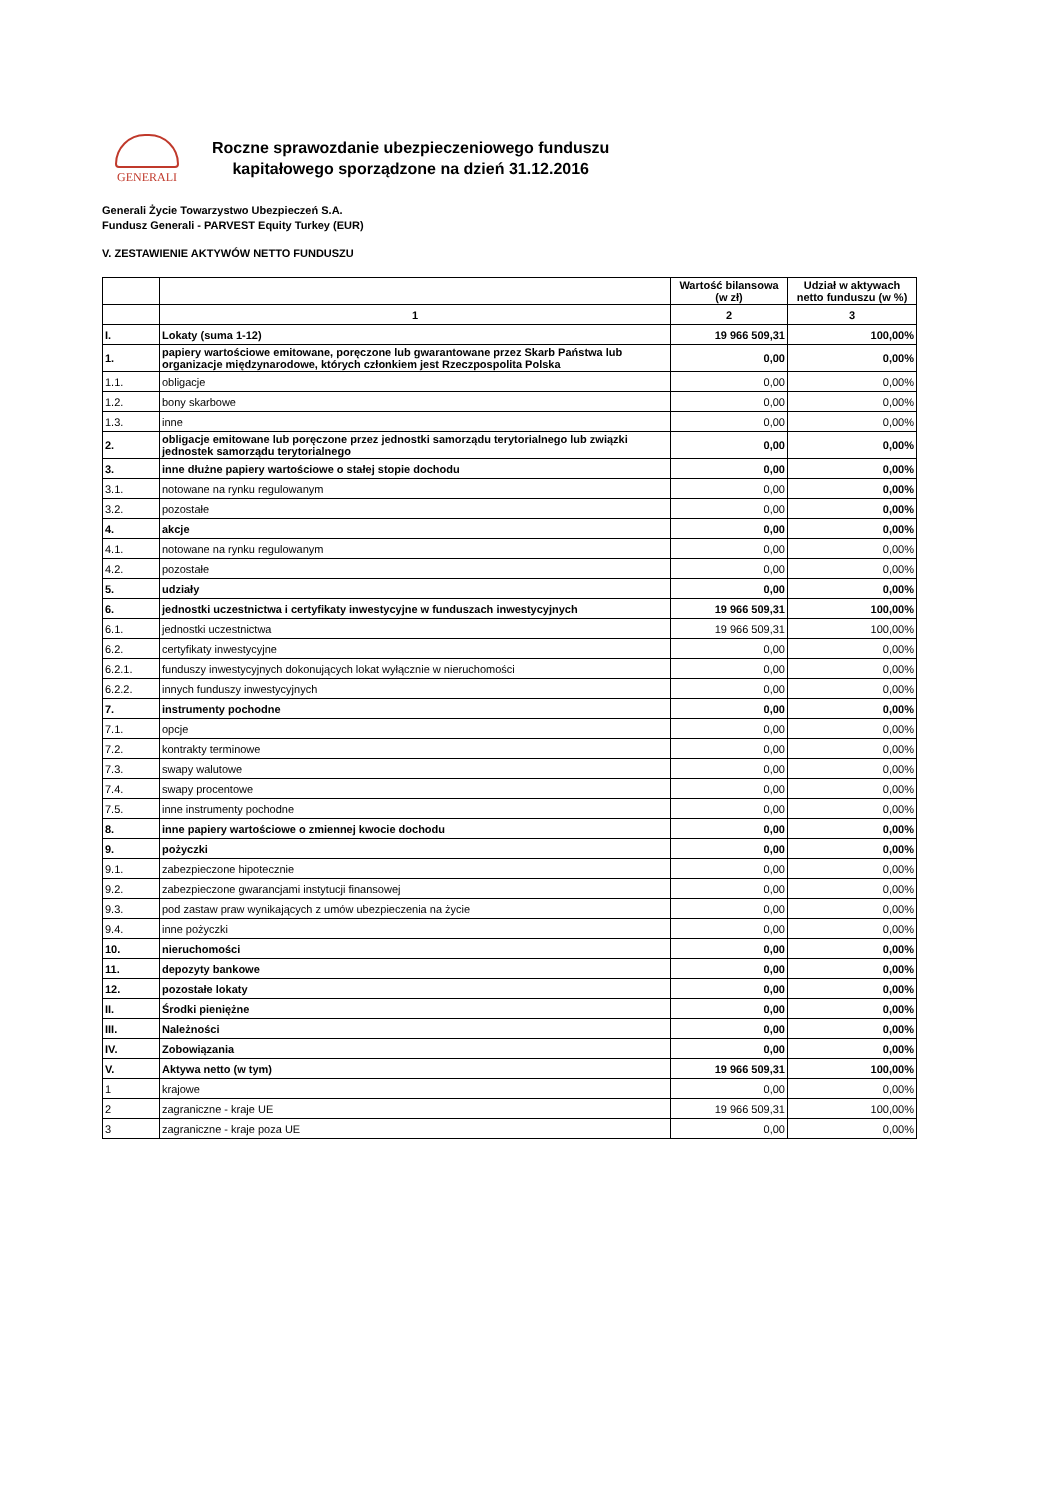GENERALI
Roczne sprawozdanie ubezpieczeniowego funduszu
kapitałowego sporządzone na dzień 31.12.2016
Generali Życie Towarzystwo Ubezpieczeń S.A.
Fundusz Generali - PARVEST Equity Turkey (EUR)
V. ZESTAWIENIE AKTYWÓW NETTO FUNDUSZU
| | | Wartość bilansowa (w zł) | Udział w aktywach netto funduszu (w %) |
| --- | --- | --- | --- |
| | 1 | 2 | 3 |
| I. | Lokaty (suma 1-12) | 19 966 509,31 | 100,00% |
| 1. | papiery wartościowe emitowane, poręczone lub gwarantowane przez Skarb Państwa lub organizacje międzynarodowe, których członkiem jest Rzeczpospolita Polska | 0,00 | 0,00% |
| 1.1. | obligacje | 0,00 | 0,00% |
| 1.2. | bony skarbowe | 0,00 | 0,00% |
| 1.3. | inne | 0,00 | 0,00% |
| 2. | obligacje emitowane lub poręczone przez jednostki samorządu terytorialnego lub związki jednostek samorządu terytorialnego | 0,00 | 0,00% |
| 3. | inne dłużne papiery wartościowe o stałej stopie dochodu | 0,00 | 0,00% |
| 3.1. | notowane na rynku regulowanym | 0,00 | 0,00% |
| 3.2. | pozostałe | 0,00 | 0,00% |
| 4. | akcje | 0,00 | 0,00% |
| 4.1. | notowane na rynku regulowanym | 0,00 | 0,00% |
| 4.2. | pozostałe | 0,00 | 0,00% |
| 5. | udziały | 0,00 | 0,00% |
| 6. | jednostki uczestnictwa i certyfikaty inwestycyjne w funduszach inwestycyjnych | 19 966 509,31 | 100,00% |
| 6.1. | jednostki uczestnictwa | 19 966 509,31 | 100,00% |
| 6.2. | certyfikaty inwestycyjne | 0,00 | 0,00% |
| 6.2.1. | funduszy inwestycyjnych dokonujących lokat wyłącznie w nieruchomości | 0,00 | 0,00% |
| 6.2.2. | innych funduszy inwestycyjnych | 0,00 | 0,00% |
| 7. | instrumenty pochodne | 0,00 | 0,00% |
| 7.1. | opcje | 0,00 | 0,00% |
| 7.2. | kontrakty terminowe | 0,00 | 0,00% |
| 7.3. | swapy walutowe | 0,00 | 0,00% |
| 7.4. | swapy procentowe | 0,00 | 0,00% |
| 7.5. | inne instrumenty pochodne | 0,00 | 0,00% |
| 8. | inne papiery wartościowe o zmiennej kwocie dochodu | 0,00 | 0,00% |
| 9. | pożyczki | 0,00 | 0,00% |
| 9.1. | zabezpieczone hipotecznie | 0,00 | 0,00% |
| 9.2. | zabezpieczone gwarancjami instytucji finansowej | 0,00 | 0,00% |
| 9.3. | pod zastaw praw wynikających z umów ubezpieczenia na życie | 0,00 | 0,00% |
| 9.4. | inne pożyczki | 0,00 | 0,00% |
| 10. | nieruchomości | 0,00 | 0,00% |
| 11. | depozyty bankowe | 0,00 | 0,00% |
| 12. | pozostałe lokaty | 0,00 | 0,00% |
| II. | Środki pieniężne | 0,00 | 0,00% |
| III. | Należności | 0,00 | 0,00% |
| IV. | Zobowiązania | 0,00 | 0,00% |
| V. | Aktywa netto (w tym) | 19 966 509,31 | 100,00% |
| 1 | krajowe | 0,00 | 0,00% |
| 2 | zagraniczne - kraje UE | 19 966 509,31 | 100,00% |
| 3 | zagraniczne - kraje poza UE | 0,00 | 0,00% |